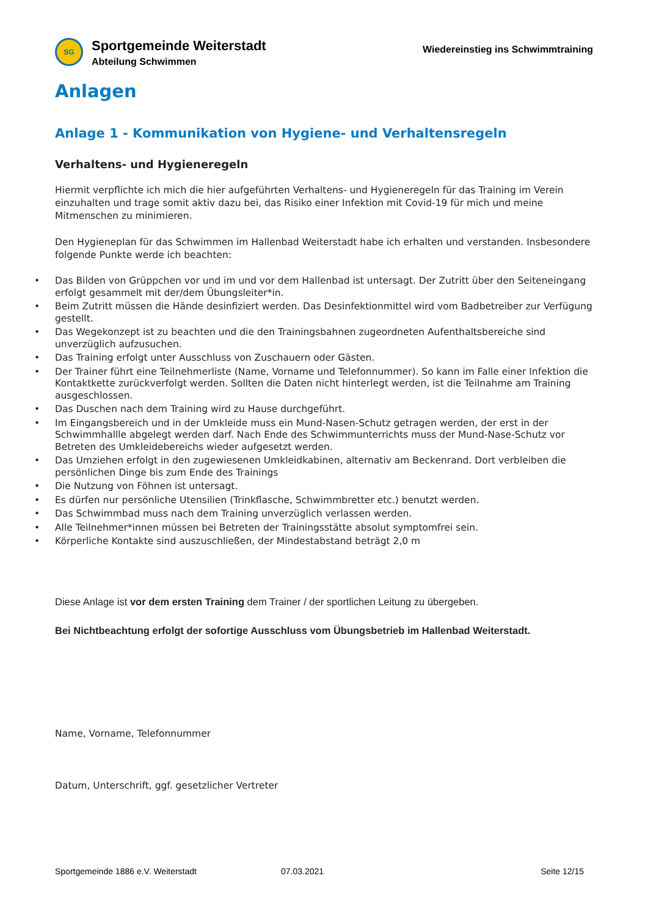SG
Sportgemeinde Weiterstadt
Abteilung Schwimmen
Wiedereinstieg ins Schwimmtraining
Anlagen
Anlage 1 - Kommunikation von Hygiene- und Verhaltensregeln
Verhaltens- und Hygieneregeln
Hiermit verpflichte ich mich die hier aufgeführten Verhaltens- und Hygieneregeln für das Training im Verein einzuhalten und trage somit aktiv dazu bei, das Risiko einer Infektion mit Covid-19 für mich und meine Mitmenschen zu minimieren.
Den Hygieneplan für das Schwimmen im Hallenbad Weiterstadt habe ich erhalten und verstanden. Insbesondere folgende Punkte werde ich beachten:
• Das Bilden von Grüppchen vor und im und vor dem Hallenbad ist untersagt. Der Zutritt über den Seiteneingang erfolgt gesammelt mit der/dem Übungsleiter*in.
• Beim Zutritt müssen die Hände desinfiziert werden. Das Desinfektionmittel wird vom Badbetreiber zur Verfügung gestellt.
• Das Wegekonzept ist zu beachten und die den Trainingsbahnen zugeordneten Aufenthaltsbereiche sind unverzüglich aufzusuchen.
• Das Training erfolgt unter Ausschluss von Zuschauern oder Gästen.
• Der Trainer führt eine Teilnehmerliste (Name, Vorname und Telefonnummer). So kann im Falle einer Infektion die Kontaktkette zurückverfolgt werden. Sollten die Daten nicht hinterlegt werden, ist die Teilnahme am Training ausgeschlossen.
• Das Duschen nach dem Training wird zu Hause durchgeführt.
• Im Eingangsbereich und in der Umkleide muss ein Mund-Nasen-Schutz getragen werden, der erst in der Schwimmhallle abgelegt werden darf. Nach Ende des Schwimmunterrichts muss der Mund-Nase-Schutz vor Betreten des Umkleidebereichs wieder aufgesetzt werden.
• Das Umziehen erfolgt in den zugewiesenen Umkleidkabinen, alternativ am Beckenrand. Dort verbleiben die persönlichen Dinge bis zum Ende des Trainings
• Die Nutzung von Föhnen ist untersagt.
• Es dürfen nur persönliche Utensilien (Trinkflasche, Schwimmbretter etc.) benutzt werden.
• Das Schwimmbad muss nach dem Training unverzüglich verlassen werden.
• Alle Teilnehmer*innen müssen bei Betreten der Trainingsstätte absolut symptomfrei sein.
• Körperliche Kontakte sind auszuschließen, der Mindestabstand beträgt 2,0 m
Diese Anlage ist vor dem ersten Training dem Trainer / der sportlichen Leitung zu übergeben.
Bei Nichtbeachtung erfolgt der sofortige Ausschluss vom Übungsbetrieb im Hallenbad Weiterstadt.
Name, Vorname, Telefonnummer
Datum, Unterschrift, ggf. gesetzlicher Vertreter
Sportgemeinde 1886 e.V. Weiterstadt 07.03.2021 Seite 12/15